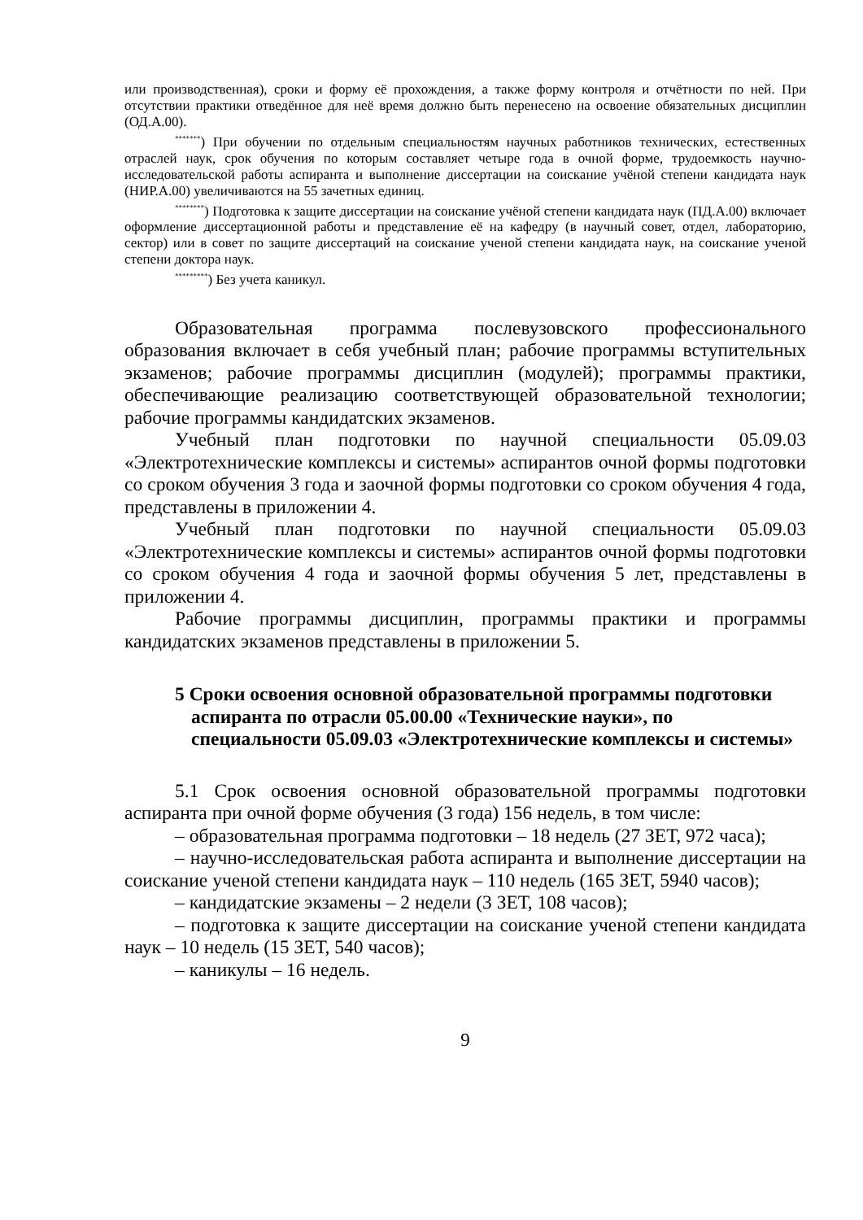или производственная), сроки и форму её прохождения, а также форму контроля и отчётности по ней. При отсутствии практики отведённое для неё время должно быть перенесено на освоение обязательных дисциплин (ОД.А.00).
<sup>*******</sup>) При обучении по отдельным специальностям научных работников технических, естественных отраслей наук, срок обучения по которым составляет четыре года в очной форме, трудоемкость научно-исследовательской работы аспиранта и выполнение диссертации на соискание учёной степени кандидата наук (НИР.А.00) увеличиваются на 55 зачетных единиц.
<sup>********</sup>) Подготовка к защите диссертации на соискание учёной степени кандидата наук (ПД.А.00) включает оформление диссертационной работы и представление её на кафедру (в научный совет, отдел, лабораторию, сектор) или в совет по защите диссертаций на соискание ученой степени кандидата наук, на соискание ученой степени доктора наук.
<sup>*********</sup>) Без учета каникул.
Образовательная программа послевузовского профессионального образования включает в себя учебный план; рабочие программы вступительных экзаменов; рабочие программы дисциплин (модулей); программы практики, обеспечивающие реализацию соответствующей образовательной технологии; рабочие программы кандидатских экзаменов.
Учебный план подготовки по научной специальности 05.09.03 «Электротехнические комплексы и системы» аспирантов очной формы подготовки со сроком обучения 3 года и заочной формы подготовки со сроком обучения 4 года, представлены в приложении 4.
Учебный план подготовки по научной специальности 05.09.03 «Электротехнические комплексы и системы» аспирантов очной формы подготовки со сроком обучения 4 года и заочной формы обучения 5 лет, представлены в приложении 4.
Рабочие программы дисциплин, программы практики и программы кандидатских экзаменов представлены в приложении 5.
5 Сроки освоения основной образовательной программы подготовки аспиранта по отрасли 05.00.00 «Технические науки», по специальности 05.09.03 «Электротехнические комплексы и системы»
5.1 Срок освоения основной образовательной программы подготовки аспиранта при очной форме обучения (3 года) 156 недель, в том числе:
– образовательная программа подготовки – 18 недель (27 ЗЕТ, 972 часа);
– научно-исследовательская работа аспиранта и выполнение диссертации на соискание ученой степени кандидата наук – 110 недель (165 ЗЕТ, 5940 часов);
– кандидатские экзамены – 2 недели (3 ЗЕТ, 108 часов);
– подготовка к защите диссертации на соискание ученой степени кандидата наук – 10 недель (15 ЗЕТ, 540 часов);
– каникулы – 16 недель.
9